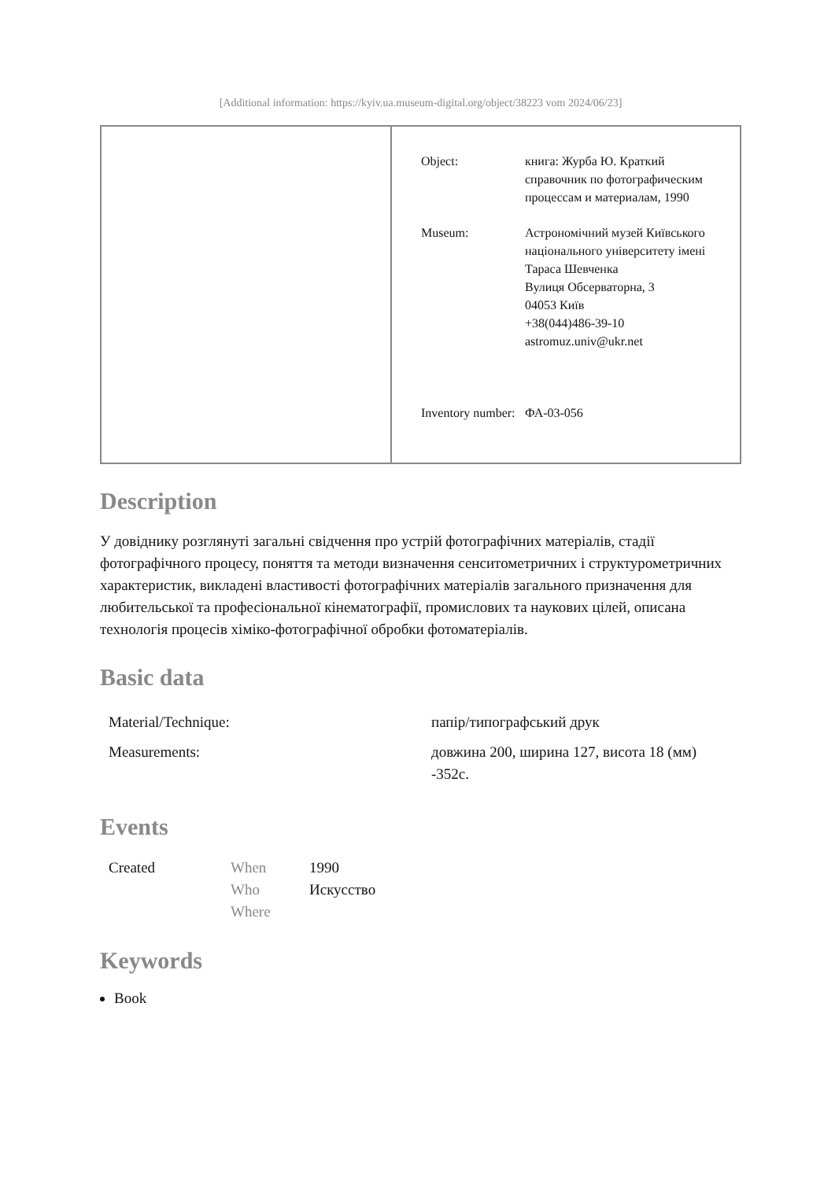[Additional information: https://kyiv.ua.museum-digital.org/object/38223 vom 2024/06/23]
| | / Object: / книга: Журба Ю. Краткий справочник по фотографическим процессам и материалам, 1990 / / Museum: / Астрономічний музей Київського національного університету імені Тараса Шевченка Вулиця Обсерваторна, 3 04053 Київ +38(044)486-39-10 astromuz.univ@ukr.net / / Inventory number: / ФА-03-056 / |
Description
У довіднику розглянуті загальні свідчення про устрій фотографічних матеріалів, стадії фотографічного процесу, поняття та методи визначення сенситометричних і структурометричних характеристик, викладені властивості фотографічних матеріалів загального призначення для любительської та професіональної кінематографії, промислових та наукових цілей, описана технологія процесів хіміко-фотографічної обробки фотоматеріалів.
Basic data
| Material/Technique: | папір/типографський друк |
| Measurements: | довжина 200, ширина 127, висота 18 (мм) -352с. |
Events
| Created | When | 1990 |
| | Who | Искусство |
| | Where | |
Keywords
Book